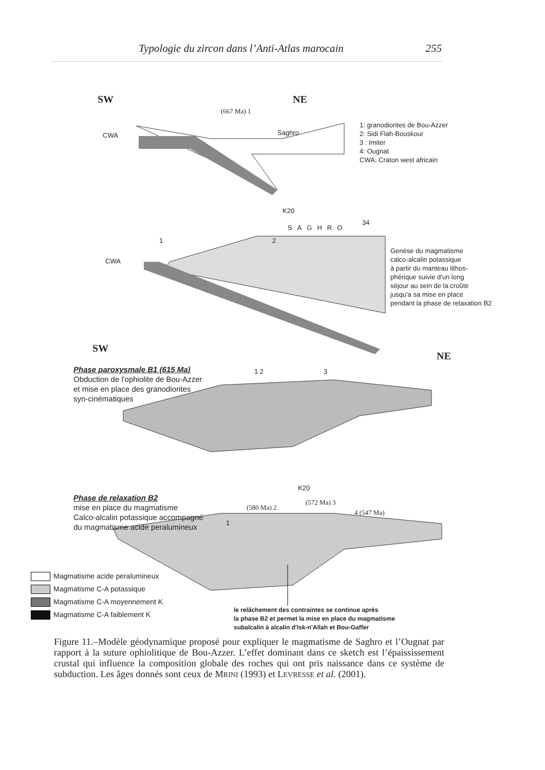Typologie du zircon dans l’Anti-Atlas marocain 255
SW NE
(667 Ma) 1
CWA Saghro
1: granodiorites de Bou-Azzer
2: Sidi Flah-Bouskour
3 : Imiter
4: Ougnat
CWA: Craton west africain
K20
1 2
SAGHRO
34
CWA
Genèse du magmatisme
calco-alcalin potassique
à partir du manteau lithos-
phérique suivie d'un long
séjour au sein de la croûte
jusqu'a sa mise en place
pendant la phase de relaxation B2
SW
NE
Phase paroxysmale B1 (615 Ma)
Obduction de l'ophiolite de Bou-Azzer
et mise en place des granodiorites
syn-cinématiques
1 2 3
K20
Phase de relaxation B2
mise en place du magmatisme
Calco-alcalin potassique accompagné
du magmatisme acide peralumineux
(580 Ma) 2
(572 Ma) 3
4 (547 Ma)
1
Magmatisme acide peralumineux
Magmatisme C-A potassique
Magmatisme C-A moyennement K
Magmatisme C-A faiblement K
le relâchement des contraintes se continue après
la phase B2 et permet la mise en place du magmatisme
subalcalin à alcalin d'Isk-n'Allah et Bou-Gaffer
Figure 11.–Modèle géodynamique proposé pour expliquer le magmatisme de Saghro et l’Ougnat par rapport à la suture ophiolitique de Bou-Azzer. L’effet dominant dans ce sketch est l’épaississement crustal qui influence la composition globale des roches qui ont pris naissance dans ce système de subduction. Les âges donnés sont ceux de MRINI (1993) et LEVRESSE et al. (2001).